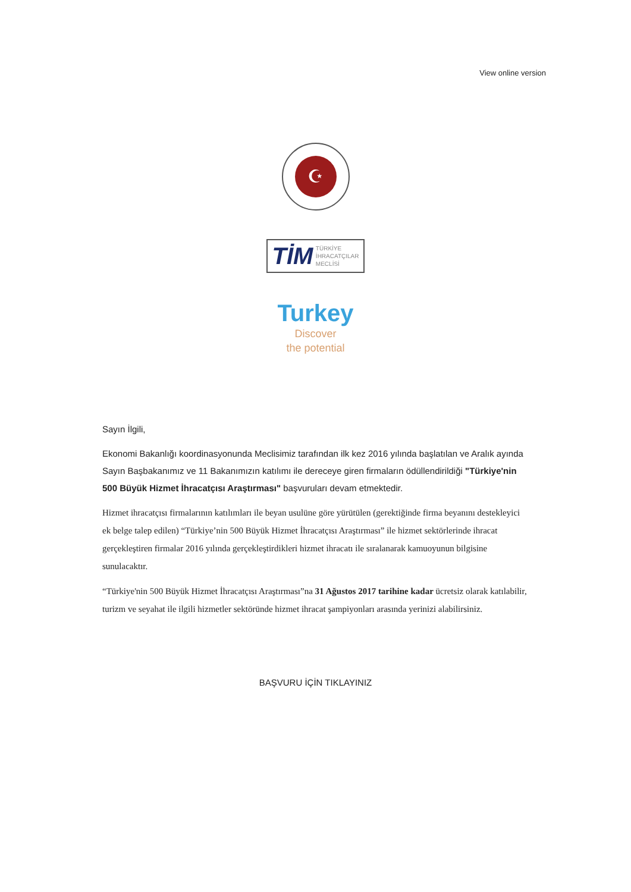View online version
☪
TİM TÜRKİYE
İHRACATÇILAR
MECLİSİ
Turkey
Discover
the potential
Sayın İlgili,
Ekonomi Bakanlığı koordinasyonunda Meclisimiz tarafından ilk kez 2016 yılında başlatılan ve Aralık ayında Sayın Başbakanımız ve 11 Bakanımızın katılımı ile dereceye giren firmaların ödüllendirildiği "Türkiye'nin 500 Büyük Hizmet İhracatçısı Araştırması" başvuruları devam etmektedir.
Hizmet ihracatçısı firmalarının katılımları ile beyan usulüne göre yürütülen (gerektiğinde firma beyanını destekleyici ek belge talep edilen) “Türkiye’nin 500 Büyük Hizmet İhracatçısı Araştırması” ile hizmet sektörlerinde ihracat gerçekleştiren firmalar 2016 yılında gerçekleştirdikleri hizmet ihracatı ile sıralanarak kamuoyunun bilgisine sunulacaktır.
“Türkiye'nin 500 Büyük Hizmet İhracatçısı Araştırması”na 31 Ağustos 2017 tarihine kadar ücretsiz olarak katılabilir, turizm ve seyahat ile ilgili hizmetler sektöründe hizmet ihracat şampiyonları arasında yerinizi alabilirsiniz.
BAŞVURU İÇİN TIKLAYINIZ